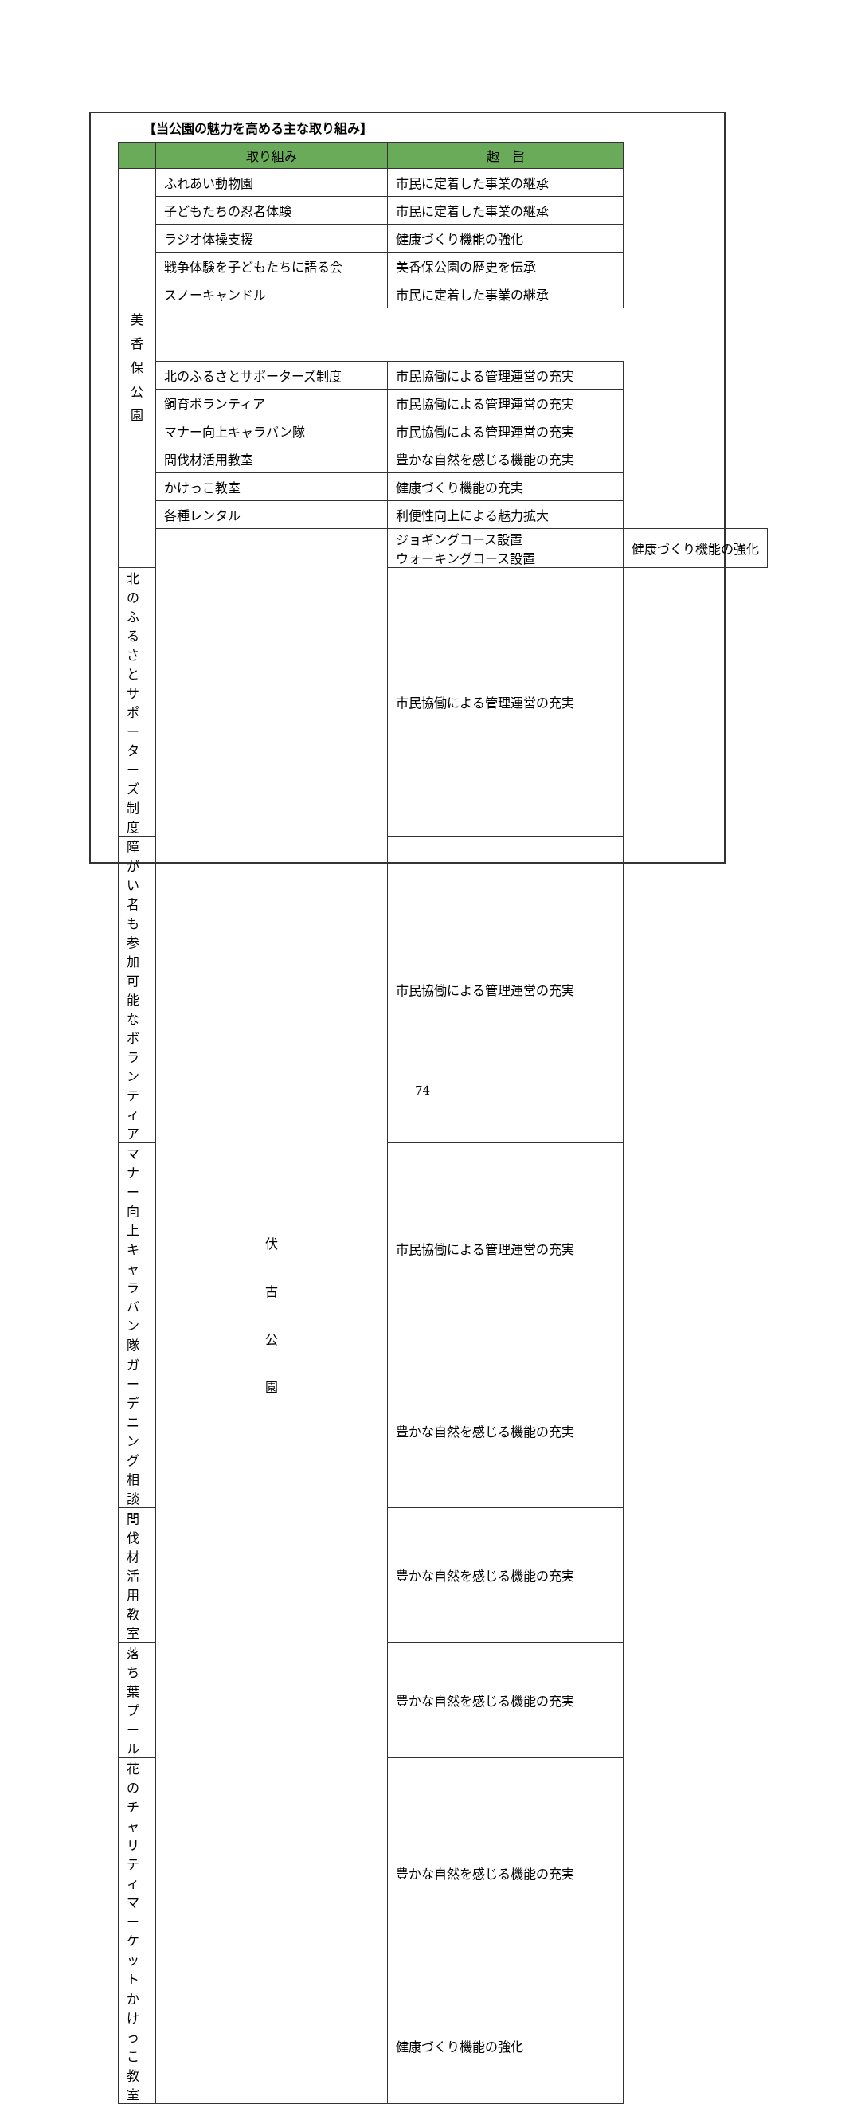【当公園の魅力を高める主な取り組み】
| | 取り組み | 趣 旨 | |
| --- | --- | --- | --- |
| 美 香 保 公 園 | ふれあい動物園 | 市民に定着した事業の継承 | |
| | 子どもたちの忍者体験 | 市民に定着した事業の継承 | |
| | ラジオ体操支援 | 健康づくり機能の強化 | |
| | 戦争体験を子どもたちに語る会 | 美香保公園の歴史を伝承 | |
| | スノーキャンドル | 市民に定着した事業の継承 | |
| | 北のふるさとサポーターズ制度 | 市民協働による管理運営の充実 | |
| | 飼育ボランティア | 市民協働による管理運営の充実 | |
| | マナー向上キャラバン隊 | 市民協働による管理運営の充実 | |
| | 間伐材活用教室 | 豊かな自然を感じる機能の充実 | |
| | かけっこ教室 | 健康づくり機能の充実 | |
| | 各種レンタル | 利便性向上による魅力拡大 | |
| | 伏 古 公 園 | ジョギングコース設置 ウォーキングコース設置 | 健康づくり機能の強化 |
| 北のふるさとサポーターズ制度 | | 市民協働による管理運営の充実 | |
| 障がい者も参加可能な ボランティア | | 市民協働による管理運営の充実 | |
| マナー向上キャラバン隊 | | 市民協働による管理運営の充実 | |
| ガーデニング相談 | | 豊かな自然を感じる機能の充実 | |
| 間伐材活用教室 | | 豊かな自然を感じる機能の充実 | |
| 落ち葉プール | | 豊かな自然を感じる機能の充実 | |
| 花のチャリティマーケット | | 豊かな自然を感じる機能の充実 | |
| かけっこ教室 | | 健康づくり機能の強化 | |
74